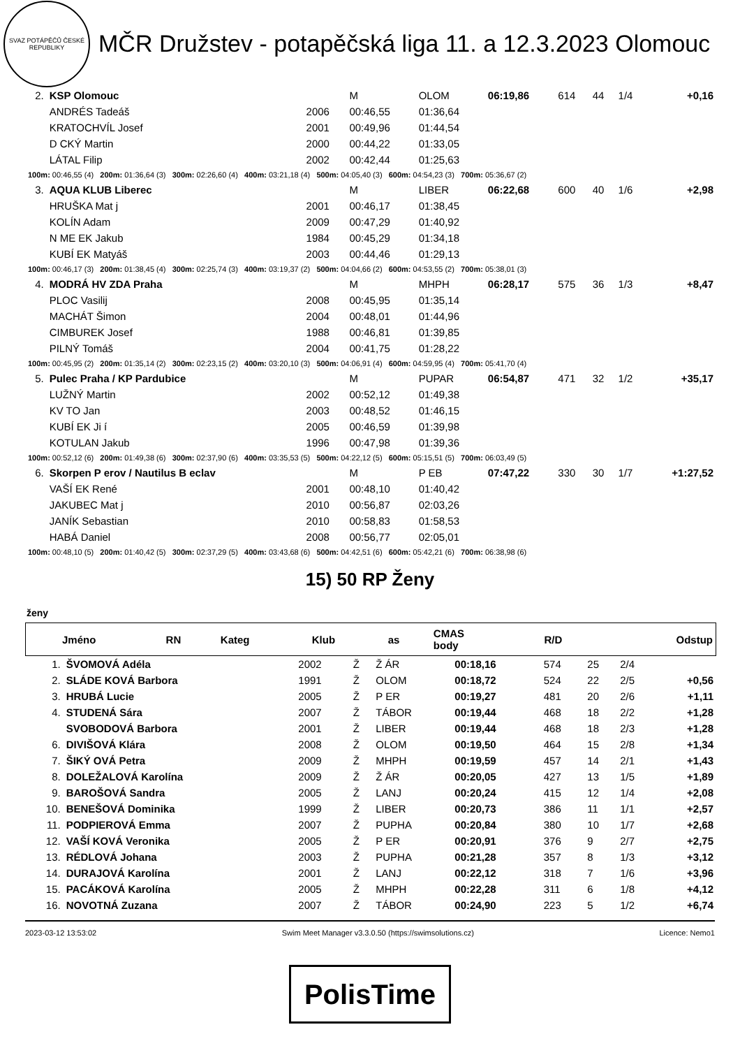SVAZ POTÁPĚČŮ ČESKÉ REPUBLIKY
MČR Družstev - potapěčská liga 11. a 12.3.2023 Olomouc
| 2. | KSP Olomouc | | M | OLOM | 06:19,86 | 614 | 44 | 1/4 | +0,16 |
| | ANDRÉS Tadeáš | 2006 | 00:46,55 | 01:36,64 | | | | | |
| | KRATOCHVÍL Josef | 2001 | 00:49,96 | 01:44,54 | | | | | |
| | D CKÝ Martin | 2000 | 00:44,22 | 01:33,05 | | | | | |
| | LÁTAL Filip | 2002 | 00:42,44 | 01:25,63 | | | | | |
| 100m: 00:46,55 (4) 200m: 01:36,64 (3) 300m: 02:26,60 (4) 400m: 03:21,18 (4) 500m: 04:05,40 (3) 600m: 04:54,23 (3) 700m: 05:36,67 (2) | | | | | | | | | |
| 3. | AQUA KLUB Liberec | | M | LIBER | 06:22,68 | 600 | 40 | 1/6 | +2,98 |
| | HRUŠKA Mat j | 2001 | 00:46,17 | 01:38,45 | | | | | |
| | KOLÍN Adam | 2009 | 00:47,29 | 01:40,92 | | | | | |
| | N ME EK Jakub | 1984 | 00:45,29 | 01:34,18 | | | | | |
| | KUBÍ EK Matyáš | 2003 | 00:44,46 | 01:29,13 | | | | | |
| 100m: 00:46,17 (3) 200m: 01:38,45 (4) 300m: 02:25,74 (3) 400m: 03:19,37 (2) 500m: 04:04,66 (2) 600m: 04:53,55 (2) 700m: 05:38,01 (3) | | | | | | | | | |
| 4. | MODRÁ HV ZDA Praha | | M | MHPH | 06:28,17 | 575 | 36 | 1/3 | +8,47 |
| | PLOC Vasilij | 2008 | 00:45,95 | 01:35,14 | | | | | |
| | MACHÁT Šimon | 2004 | 00:48,01 | 01:44,96 | | | | | |
| | CIMBUREK Josef | 1988 | 00:46,81 | 01:39,85 | | | | | |
| | PILNÝ Tomáš | 2004 | 00:41,75 | 01:28,22 | | | | | |
| 100m: 00:45,95 (2) 200m: 01:35,14 (2) 300m: 02:23,15 (2) 400m: 03:20,10 (3) 500m: 04:06,91 (4) 600m: 04:59,95 (4) 700m: 05:41,70 (4) | | | | | | | | | |
| 5. | Pulec Praha / KP Pardubice | | M | PUPAR | 06:54,87 | 471 | 32 | 1/2 | +35,17 |
| | LUŽNÝ Martin | 2002 | 00:52,12 | 01:49,38 | | | | | |
| | KV TO Jan | 2003 | 00:48,52 | 01:46,15 | | | | | |
| | KUBÍ EK Ji í | 2005 | 00:46,59 | 01:39,98 | | | | | |
| | KOTULAN Jakub | 1996 | 00:47,98 | 01:39,36 | | | | | |
| 100m: 00:52,12 (6) 200m: 01:49,38 (6) 300m: 02:37,90 (6) 400m: 03:35,53 (5) 500m: 04:22,12 (5) 600m: 05:15,51 (5) 700m: 06:03,49 (5) | | | | | | | | | |
| 6. | Skorpen P erov / Nautilus B eclav | | M | P EB | 07:47,22 | 330 | 30 | 1/7 | +1:27,52 |
| | VAŠÍ EK René | 2001 | 00:48,10 | 01:40,42 | | | | | |
| | JAKUBEC Mat j | 2010 | 00:56,87 | 02:03,26 | | | | | |
| | JANÍK Sebastian | 2010 | 00:58,83 | 01:58,53 | | | | | |
| | HABÁ Daniel | 2008 | 00:56,77 | 02:05,01 | | | | | |
| 100m: 00:48,10 (5) 200m: 01:40,42 (5) 300m: 02:37,29 (5) 400m: 03:43,68 (6) 500m: 04:42,51 (6) 600m: 05:42,21 (6) 700m: 06:38,98 (6) | | | | | | | | | |
15) 50 RP Ženy
ženy
| | Jméno | RN | Kateg | Klub | as | CMAS body | | R/D | Odstup |
| --- | --- | --- | --- | --- | --- | --- | --- | --- | --- |
| 1. | ŠVOMOVÁ Adéla | 2002 | Ž | Ž ÁR | 00:18,16 | 574 | 25 | 2/4 | |
| 2. | SLÁDE KOVÁ Barbora | 1991 | Ž | OLOM | 00:18,72 | 524 | 22 | 2/5 | +0,56 |
| 3. | HRUBÁ Lucie | 2005 | Ž | P ER | 00:19,27 | 481 | 20 | 2/6 | +1,11 |
| 4. | STUDENÁ Sára | 2007 | Ž | TÁBOR | 00:19,44 | 468 | 18 | 2/2 | +1,28 |
| | SVOBODOVÁ Barbora | 2001 | Ž | LIBER | 00:19,44 | 468 | 18 | 2/3 | +1,28 |
| 6. | DIVIŠOVÁ Klára | 2008 | Ž | OLOM | 00:19,50 | 464 | 15 | 2/8 | +1,34 |
| 7. | ŠIKÝ OVÁ Petra | 2009 | Ž | MHPH | 00:19,59 | 457 | 14 | 2/1 | +1,43 |
| 8. | DOLEŽALOVÁ Karolína | 2009 | Ž | Ž ÁR | 00:20,05 | 427 | 13 | 1/5 | +1,89 |
| 9. | BAROŠOVÁ Sandra | 2005 | Ž | LANJ | 00:20,24 | 415 | 12 | 1/4 | +2,08 |
| 10. | BENEŠOVÁ Dominika | 1999 | Ž | LIBER | 00:20,73 | 386 | 11 | 1/1 | +2,57 |
| 11. | PODPIEROVÁ Emma | 2007 | Ž | PUPHA | 00:20,84 | 380 | 10 | 1/7 | +2,68 |
| 12. | VAŠÍ KOVÁ Veronika | 2005 | Ž | P ER | 00:20,91 | 376 | 9 | 2/7 | +2,75 |
| 13. | RÉDLOVÁ Johana | 2003 | Ž | PUPHA | 00:21,28 | 357 | 8 | 1/3 | +3,12 |
| 14. | DURAJOVÁ Karolína | 2001 | Ž | LANJ | 00:22,12 | 318 | 7 | 1/6 | +3,96 |
| 15. | PACÁKOVÁ Karolína | 2005 | Ž | MHPH | 00:22,28 | 311 | 6 | 1/8 | +4,12 |
| 16. | NOVOTNÁ Zuzana | 2007 | Ž | TÁBOR | 00:24,90 | 223 | 5 | 1/2 | +6,74 |
2023-03-12 13:53:02 Swim Meet Manager v3.3.0.50 (https://swimsolutions.cz) Licence: Nemo1
PolisTime